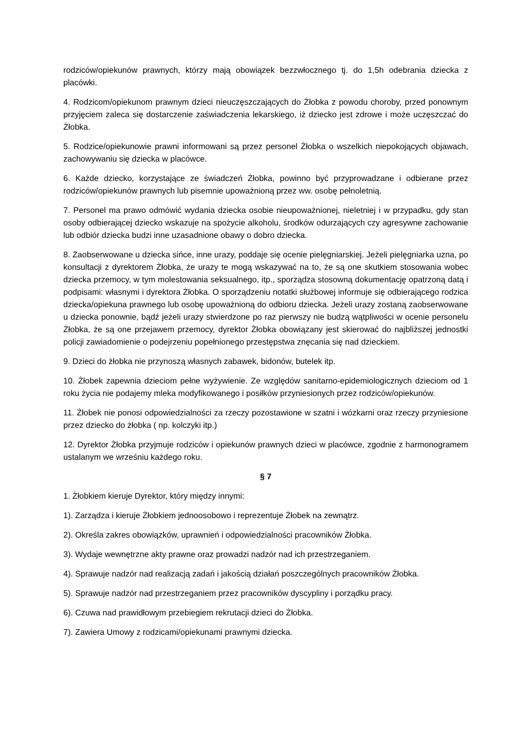rodziców/opiekunów prawnych, którzy mają obowiązek bezzwłocznego tj. do 1,5h odebrania dziecka z placówki.
4. Rodzicom/opiekunom prawnym dzieci nieuczęszczających do Żłobka z powodu choroby, przed ponownym przyjęciem zaleca się dostarczenie zaświadczenia lekarskiego, iż dziecko jest zdrowe i może uczęszczać do Żłobka.
5. Rodzice/opiekunowie prawni informowani są przez personel Żłobka o wszelkich niepokojących objawach, zachowywaniu się dziecka w placówce.
6. Każde dziecko, korzystające ze świadczeń Żłobka, powinno być przyprowadzane i odbierane przez rodziców/opiekunów prawnych lub pisemnie upoważnioną przez ww. osobę pełnoletnią.
7. Personel ma prawo odmówić wydania dziecka osobie nieupoważnionej, nieletniej i w przypadku, gdy stan osoby odbierającej dziecko wskazuje na spożycie alkoholu, środków odurzających czy agresywne zachowanie lub odbiór dziecka budzi inne uzasadnione obawy o dobro dziecka.
8. Zaobserwowane u dziecka sińce, inne urazy, poddaje się ocenie pielęgniarskiej. Jeżeli pielęgniarka uzna, po konsultacji z dyrektorem Żłobka, że urazy te mogą wskazywać na to, że są one skutkiem stosowania wobec dziecka przemocy, w tym molestowania seksualnego, itp., sporządza stosowną dokumentację opatrzoną datą i podpisami: własnymi i dyrektora Żłobka. O sporządzeniu notatki służbowej informuje się odbierającego rodzica dziecka/opiekuna prawnego lub osobę upoważnioną do odbioru dziecka. Jeżeli urazy zostaną zaobserwowane u dziecka ponownie, bądź jeżeli urazy stwierdzone po raz pierwszy nie budzą wątpliwości w ocenie personelu Żłobka, że są one przejawem przemocy, dyrektor Żłobka obowiązany jest skierować do najbliższej jednostki policji zawiadomienie o podejrzeniu popełnionego przestępstwa znęcania się nad dzieckiem.
9. Dzieci do żłobka nie przynoszą własnych zabawek, bidonów, butelek itp.
10. Żłobek zapewnia dzieciom pełne wyżywienie. Ze względów sanitarno-epidemiologicznych dzieciom od 1 roku życia nie podajemy mleka modyfikowanego i posiłków przyniesionych przez rodziców/opiekunów.
11. Żłobek nie ponosi odpowiedzialności za rzeczy pozostawione w szatni i wózkarni oraz rzeczy przyniesione przez dziecko do żłobka ( np. kolczyki itp.)
12. Dyrektor Żłobka przyjmuje rodziców i opiekunów prawnych dzieci w placówce, zgodnie z harmonogramem ustalanym we wrześniu każdego roku.
§ 7
1. Żłobkiem kieruje Dyrektor, który między innymi:
1). Zarządza i kieruje Żłobkiem jednoosobowo i reprezentuje Żłobek na zewnątrz.
2). Określa zakres obowiązków, uprawnień i odpowiedzialności pracowników Żłobka.
3). Wydaje wewnętrzne akty prawne oraz prowadzi nadzór nad ich przestrzeganiem.
4). Sprawuje nadzór nad realizacją zadań i jakością działań poszczególnych pracowników Żłobka.
5). Sprawuje nadzór nad przestrzeganiem przez pracowników dyscypliny i porządku pracy.
6). Czuwa nad prawidłowym przebiegiem rekrutacji dzieci do Żłobka.
7). Zawiera Umowy z rodzicami/opiekunami prawnymi dziecka.